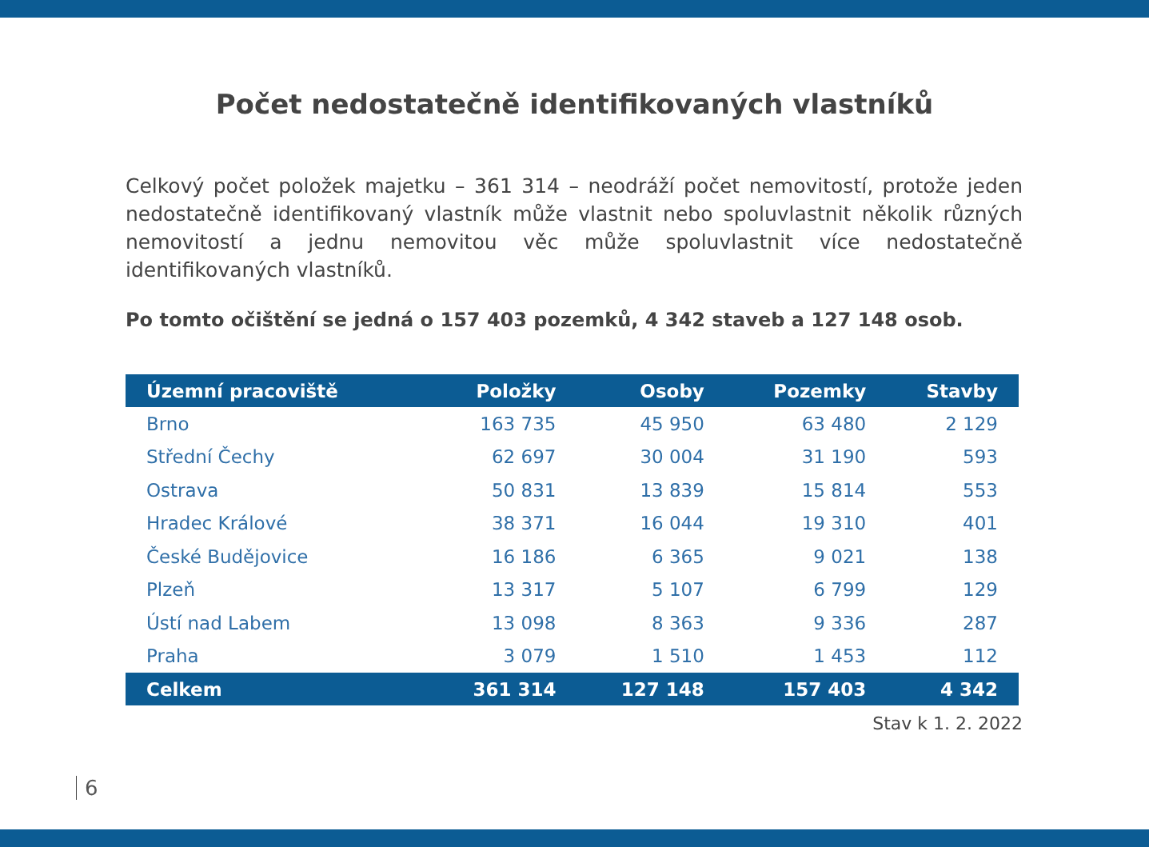Počet nedostatečně identifikovaných vlastníků
Celkový počet položek majetku – 361 314 – neodráží počet nemovitostí, protože jeden nedostatečně identifikovaný vlastník může vlastnit nebo spoluvlastnit několik různých nemovitostí a jednu nemovitou věc může spoluvlastnit více nedostatečně identifikovaných vlastníků.
Po tomto očištění se jedná o 157 403 pozemků, 4 342 staveb a 127 148 osob.
| Územní pracoviště | Položky | Osoby | Pozemky | Stavby |
| --- | --- | --- | --- | --- |
| Brno | 163 735 | 45 950 | 63 480 | 2 129 |
| Střední Čechy | 62 697 | 30 004 | 31 190 | 593 |
| Ostrava | 50 831 | 13 839 | 15 814 | 553 |
| Hradec Králové | 38 371 | 16 044 | 19 310 | 401 |
| České Budějovice | 16 186 | 6 365 | 9 021 | 138 |
| Plzeň | 13 317 | 5 107 | 6 799 | 129 |
| Ústí nad Labem | 13 098 | 8 363 | 9 336 | 287 |
| Praha | 3 079 | 1 510 | 1 453 | 112 |
| Celkem | 361 314 | 127 148 | 157 403 | 4 342 |
Stav k 1. 2. 2022
6